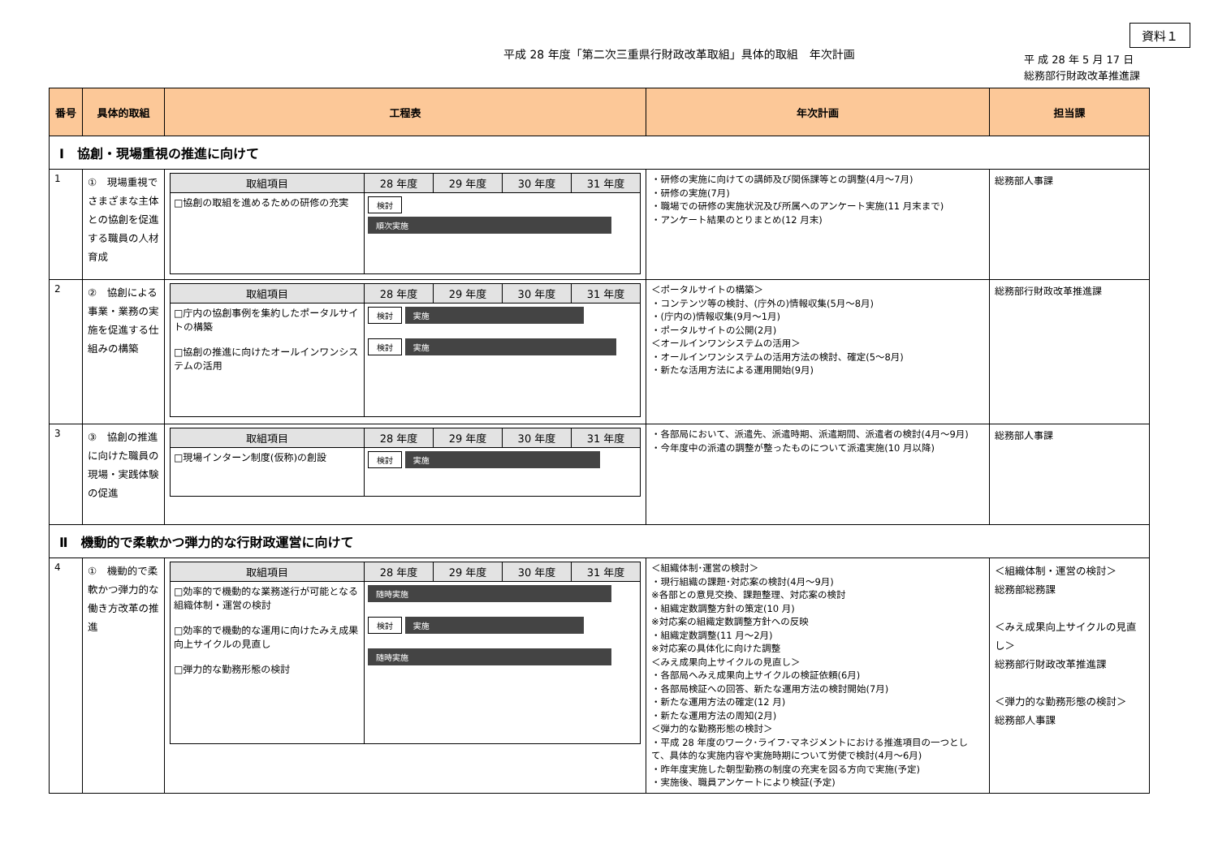平成 28 年度「第二次三重県行財政改革取組」具体的取組　年次計画
資料１
平 成 28 年 5 月 17 日
総務部行財政改革推進課
| 番号 | 具体的取組 | 工程表 | 年次計画 | 担当課 |
| --- | --- | --- | --- | --- |
| Ⅰ 協創・現場重視の推進に向けて | | | | |
| 1 | ① 現場重視でさまざまな主体との協創を促進する職員の人材育成 | / 取組項目 / 28 年度 / 29 年度 / 30 年度 / 31 年度 / / --- / --- / --- / --- / --- / / □協創の取組を進めるための研修の充実 / 検討 順次実施 / / / / | ・研修の実施に向けての講師及び関係課等との調整(4月～7月) ・研修の実施(7月) ・職場での研修の実施状況及び所属へのアンケート実施(11 月末まで) ・アンケート結果のとりまとめ(12 月末) | 総務部人事課 |
| 2 | ② 協創による事業・業務の実施を促進する仕組みの構築 | / 取組項目 / 28 年度 / 29 年度 / 30 年度 / 31 年度 / / --- / --- / --- / --- / --- / / □庁内の協創事例を集約したポータルサイトの構築 □協創の推進に向けたオールインワンシステムの活用 / 検討 実施 検討 実施 / / / / | ＜ポータルサイトの構築＞ ・コンテンツ等の検討、(庁外の)情報収集(5月～8月) ・(庁内の)情報収集(9月～1月) ・ポータルサイトの公開(2月) ＜オールインワンシステムの活用＞ ・オールインワンシステムの活用方法の検討、確定(5～8月) ・新たな活用方法による運用開始(9月) | 総務部行財政改革推進課 |
| 3 | ③ 協創の推進に向けた職員の現場・実践体験の促進 | / 取組項目 / 28 年度 / 29 年度 / 30 年度 / 31 年度 / / --- / --- / --- / --- / --- / / □現場インターン制度(仮称)の創設 / 検討 実施 / / / / | ・各部局において、派遣先、派遣時期、派遣期間、派遣者の検討(4月～9月) ・今年度中の派遣の調整が整ったものについて派遣実施(10 月以降) | 総務部人事課 |
| Ⅱ 機動的で柔軟かつ弾力的な行財政運営に向けて | | | | |
| 4 | ① 機動的で柔軟かつ弾力的な働き方改革の推進 | / 取組項目 / 28 年度 / 29 年度 / 30 年度 / 31 年度 / / --- / --- / --- / --- / --- / / □効率的で機動的な業務遂行が可能となる組織体制・運営の検討 □効率的で機動的な運用に向けたみえ成果向上サイクルの見直し □弾力的な勤務形態の検討 / 随時実施 検討 実施 随時実施 / / / / | ＜組織体制･運営の検討＞ ・現行組織の課題･対応案の検討(4月～9月) ※各部との意見交換、課題整理、対応案の検討 ・組織定数調整方針の策定(10 月) ※対応案の組織定数調整方針への反映 ・組織定数調整(11 月～2月) ※対応案の具体化に向けた調整 ＜みえ成果向上サイクルの見直し＞ ・各部局へみえ成果向上サイクルの検証依頼(6月) ・各部局検証への回答、新たな運用方法の検討開始(7月) ・新たな運用方法の確定(12 月) ・新たな運用方法の周知(2月) ＜弾力的な勤務形態の検討＞ ・平成 28 年度のワーク･ライフ･マネジメントにおける推進項目の一つとして、具体的な実施内容や実施時期について労使で検討(4月～6月) ・昨年度実施した朝型勤務の制度の充実を図る方向で実施(予定) ・実施後、職員アンケートにより検証(予定) | ＜組織体制・運営の検討＞ 総務部総務課 ＜みえ成果向上サイクルの見直し＞ 総務部行財政改革推進課 ＜弾力的な勤務形態の検討＞ 総務部人事課 |